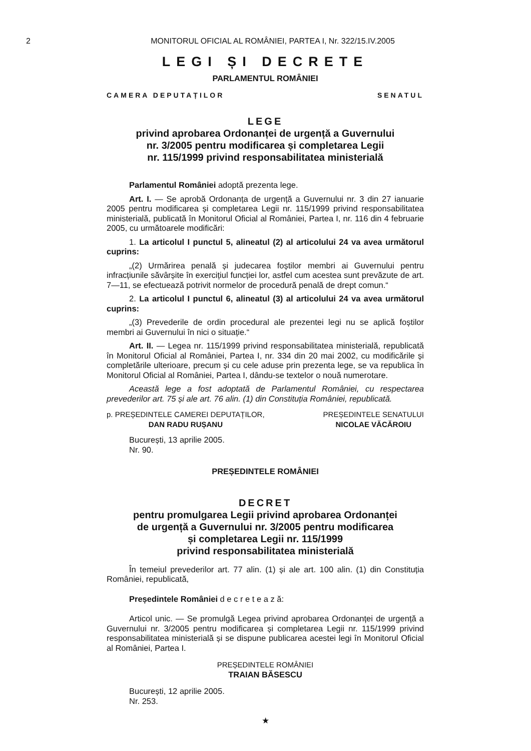2
MONITORUL OFICIAL AL ROMÂNIEI, PARTEA I, Nr. 322/15.IV.2005
LEGI ȘI DECRETE
PARLAMENTUL ROMÂNIEI
CAMERA DEPUTAȚILOR SENATUL
LEGE
privind aprobarea Ordonanței de urgență a Guvernului
nr. 3/2005 pentru modificarea și completarea Legii
nr. 115/1999 privind responsabilitatea ministerială
Parlamentul României adoptă prezenta lege.
Art. I. — Se aprobă Ordonanța de urgență a Guvernului nr. 3 din 27 ianuarie 2005 pentru modificarea și completarea Legii nr. 115/1999 privind responsabilitatea ministerială, publicată în Monitorul Oficial al României, Partea I, nr. 116 din 4 februarie 2005, cu următoarele modificări:
1. La articolul I punctul 5, alineatul (2) al articolului 24 va avea următorul cuprins:
„(2) Urmărirea penală și judecarea foștilor membri ai Guvernului pentru infracțiunile săvârșite în exercițiul funcției lor, astfel cum acestea sunt prevăzute de art. 7—11, se efectuează potrivit normelor de procedură penală de drept comun.“
2. La articolul I punctul 6, alineatul (3) al articolului 24 va avea următorul cuprins:
„(3) Prevederile de ordin procedural ale prezentei legi nu se aplică foștilor membri ai Guvernului în nici o situație.“
Art. II. — Legea nr. 115/1999 privind responsabilitatea ministerială, republicată în Monitorul Oficial al României, Partea I, nr. 334 din 20 mai 2002, cu modificările și completările ulterioare, precum și cu cele aduse prin prezenta lege, se va republica în Monitorul Oficial al României, Partea I, dându-se textelor o nouă numerotare.
Această lege a fost adoptată de Parlamentul României, cu respectarea prevederilor art. 75 și ale art. 76 alin. (1) din Constituția României, republicată.
p. PREȘEDINTELE CAMEREI DEPUTAȚILOR,
DAN RADU RUȘANU
PREȘEDINTELE SENATULUI
NICOLAE VĂCĂROIU
București, 13 aprilie 2005.
Nr. 90.
PREȘEDINTELE ROMÂNIEI
DECRET
pentru promulgarea Legii privind aprobarea Ordonanței
de urgență a Guvernului nr. 3/2005 pentru modificarea
și completarea Legii nr. 115/1999
privind responsabilitatea ministerială
În temeiul prevederilor art. 77 alin. (1) și ale art. 100 alin. (1) din Constituția României, republicată,
Președintele României d e c r e t e a z ă:
Articol unic. — Se promulgă Legea privind aprobarea Ordonanței de urgență a Guvernului nr. 3/2005 pentru modificarea și completarea Legii nr. 115/1999 privind responsabilitatea ministerială și se dispune publicarea acestei legi în Monitorul Oficial al României, Partea I.
PREȘEDINTELE ROMÂNIEI
TRAIAN BĂSESCU
București, 12 aprilie 2005.
Nr. 253.
★